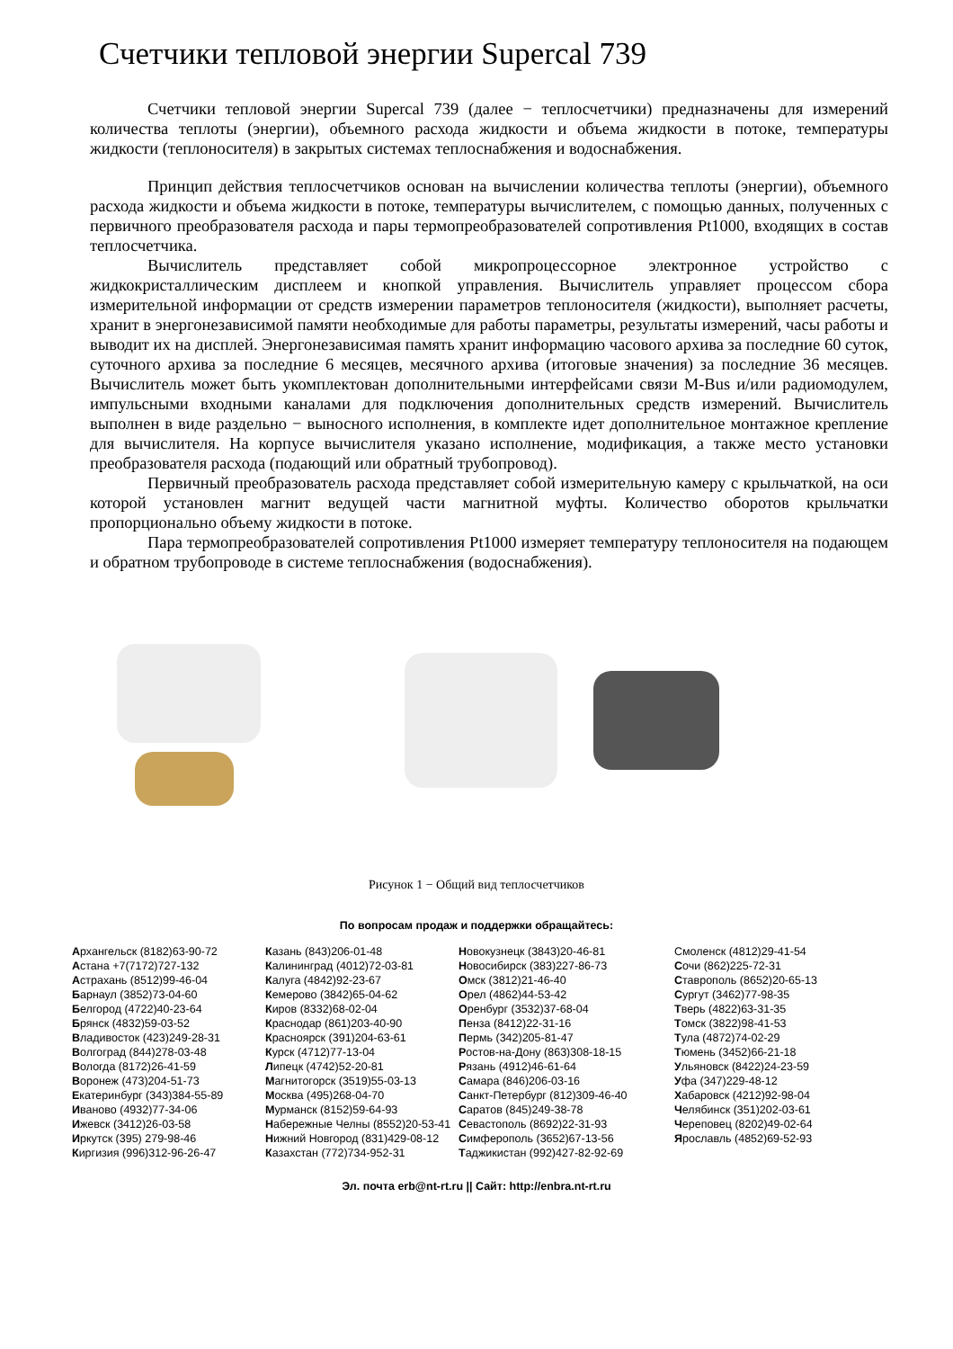Счетчики тепловой энергии Supercal 739
Счетчики тепловой энергии Supercal 739 (далее − теплосчетчики) предназначены для измерений количества теплоты (энергии), объемного расхода жидкости и объема жидкости в потоке, температуры жидкости (теплоносителя) в закрытых системах теплоснабжения и водоснабжения.
Принцип действия теплосчетчиков основан на вычислении количества теплоты (энергии), объемного расхода жидкости и объема жидкости в потоке, температуры вычислителем, с помощью данных, полученных с первичного преобразователя расхода и пары термопреобразователей сопротивления Pt1000, входящих в состав теплосчетчика.
Вычислитель представляет собой микропроцессорное электронное устройство с жидкокристаллическим дисплеем и кнопкой управления. Вычислитель управляет процессом сбора измерительной информации от средств измерении параметров теплоносителя (жидкости), выполняет расчеты, хранит в энергонезависимой памяти необходимые для работы параметры, результаты измерений, часы работы и выводит их на дисплей. Энергонезависимая память хранит информацию часового архива за последние 60 суток, суточного архива за последние 6 месяцев, месячного архива (итоговые значения) за последние 36 месяцев. Вычислитель может быть укомплектован дополнительными интерфейсами связи M-Bus и/или радиомодулем, импульсными входными каналами для подключения дополнительных средств измерений. Вычислитель выполнен в виде раздельно − выносного исполнения, в комплекте идет дополнительное монтажное крепление для вычислителя. На корпусе вычислителя указано исполнение, модификация, а также место установки преобразователя расхода (подающий или обратный трубопровод).
Первичный преобразователь расхода представляет собой измерительную камеру с крыльчаткой, на оси которой установлен магнит ведущей части магнитной муфты. Количество оборотов крыльчатки пропорционально объему жидкости в потоке.
Пара термопреобразователей сопротивления Pt1000 измеряет температуру теплоносителя на подающем и обратном трубопроводе в системе теплоснабжения (водоснабжения).
Рисунок 1 − Общий вид теплосчетчиков
По вопросам продаж и поддержки обращайтесь:
Архангельск (8182)63-90-72
Астана +7(7172)727-132
Астрахань (8512)99-46-04
Барнаул (3852)73-04-60
Белгород (4722)40-23-64
Брянск (4832)59-03-52
Владивосток (423)249-28-31
Волгоград (844)278-03-48
Вологда (8172)26-41-59
Воронеж (473)204-51-73
Екатеринбург (343)384-55-89
Иваново (4932)77-34-06
Ижевск (3412)26-03-58
Иркутск (395) 279-98-46
Киргизия (996)312-96-26-47
Казань (843)206-01-48
Калининград (4012)72-03-81
Калуга (4842)92-23-67
Кемерово (3842)65-04-62
Киров (8332)68-02-04
Краснодар (861)203-40-90
Красноярск (391)204-63-61
Курск (4712)77-13-04
Липецк (4742)52-20-81
Магнитогорск (3519)55-03-13
Москва (495)268-04-70
Мурманск (8152)59-64-93
Набережные Челны (8552)20-53-41
Нижний Новгород (831)429-08-12
Казахстан (772)734-952-31
Новокузнецк (3843)20-46-81
Новосибирск (383)227-86-73
Омск (3812)21-46-40
Орел (4862)44-53-42
Оренбург (3532)37-68-04
Пенза (8412)22-31-16
Пермь (342)205-81-47
Ростов-на-Дону (863)308-18-15
Рязань (4912)46-61-64
Самара (846)206-03-16
Санкт-Петербург (812)309-46-40
Саратов (845)249-38-78
Севастополь (8692)22-31-93
Симферополь (3652)67-13-56
Таджикистан (992)427-82-92-69
Смоленск (4812)29-41-54
Сочи (862)225-72-31
Ставрополь (8652)20-65-13
Сургут (3462)77-98-35
Тверь (4822)63-31-35
Томск (3822)98-41-53
Тула (4872)74-02-29
Тюмень (3452)66-21-18
Ульяновск (8422)24-23-59
Уфа (347)229-48-12
Хабаровск (4212)92-98-04
Челябинск (351)202-03-61
Череповец (8202)49-02-64
Ярославль (4852)69-52-93
Эл. почта erb@nt-rt.ru || Сайт: http://enbra.nt-rt.ru